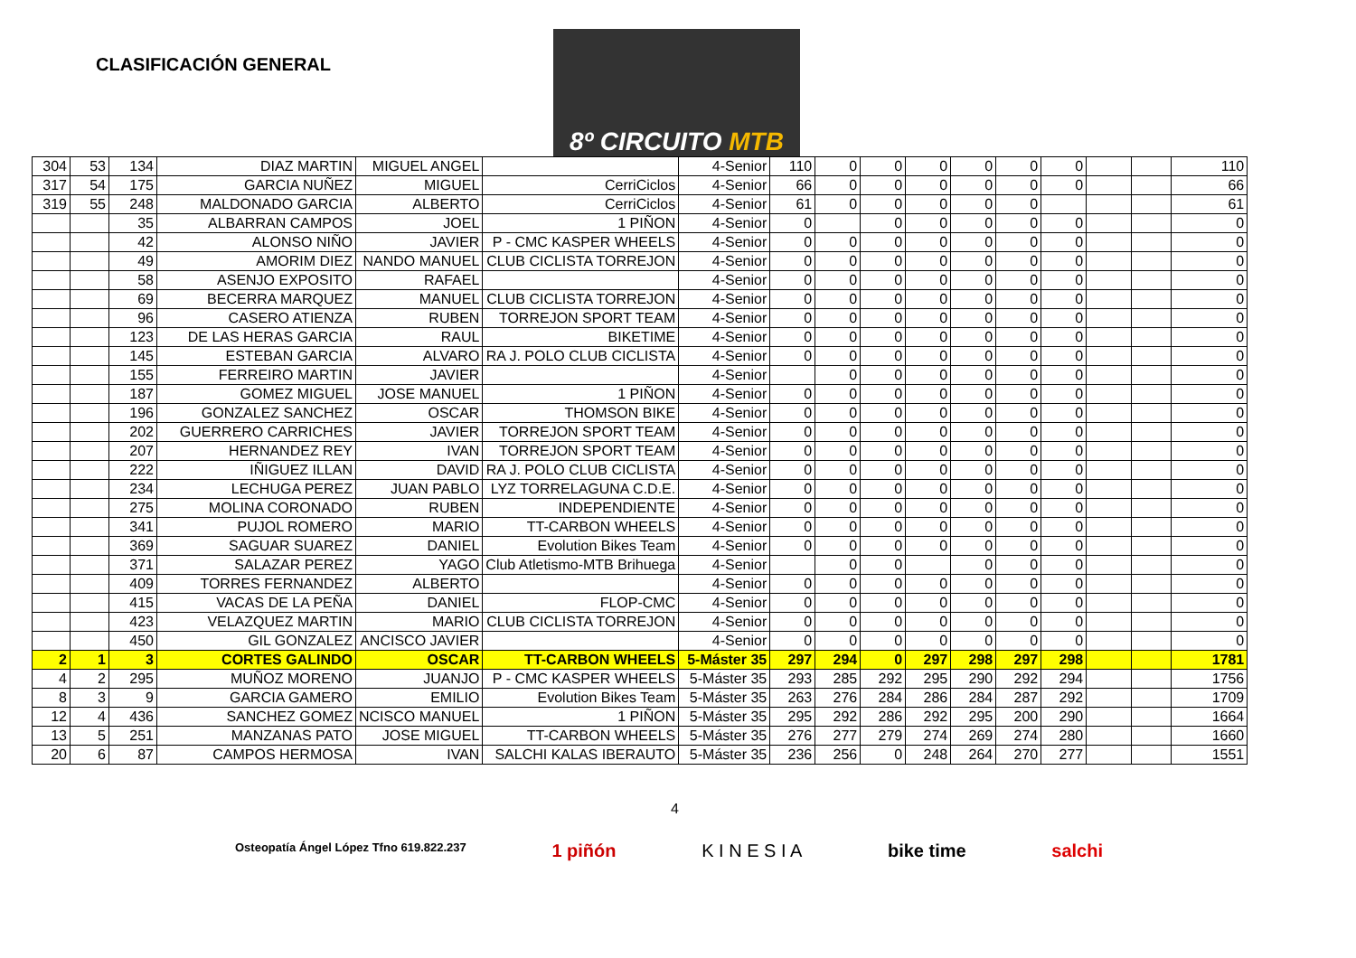CLASIFICACIÓN GENERAL
8º CIRCUITO MTB
| 304 | 53 | 134 | DIAZ MARTIN | MIGUEL ANGEL | | 4-Senior | 110 | 0 | 0 | 0 | 0 | 0 | 0 | | | 110 |
| 317 | 54 | 175 | GARCIA NUÑEZ | MIGUEL | CerriCiclos | 4-Senior | 66 | 0 | 0 | 0 | 0 | 0 | 0 | | | 66 |
| 319 | 55 | 248 | MALDONADO GARCIA | ALBERTO | CerriCiclos | 4-Senior | 61 | 0 | 0 | 0 | 0 | 0 | | | | 61 |
| | | 35 | ALBARRAN CAMPOS | JOEL | 1 PIÑON | 4-Senior | 0 | | 0 | 0 | 0 | 0 | 0 | | | 0 |
| | | 42 | ALONSO NIÑO | JAVIER | P - CMC KASPER WHEELS | 4-Senior | 0 | 0 | 0 | 0 | 0 | 0 | 0 | | | 0 |
| | | 49 | AMORIM DIEZ | NANDO MANUEL | CLUB CICLISTA TORREJON | 4-Senior | 0 | 0 | 0 | 0 | 0 | 0 | 0 | | | 0 |
| | | 58 | ASENJO EXPOSITO | RAFAEL | | 4-Senior | 0 | 0 | 0 | 0 | 0 | 0 | 0 | | | 0 |
| | | 69 | BECERRA MARQUEZ | MANUEL | CLUB CICLISTA TORREJON | 4-Senior | 0 | 0 | 0 | 0 | 0 | 0 | 0 | | | 0 |
| | | 96 | CASERO ATIENZA | RUBEN | TORREJON SPORT TEAM | 4-Senior | 0 | 0 | 0 | 0 | 0 | 0 | 0 | | | 0 |
| | | 123 | DE LAS HERAS GARCIA | RAUL | BIKETIME | 4-Senior | 0 | 0 | 0 | 0 | 0 | 0 | 0 | | | 0 |
| | | 145 | ESTEBAN GARCIA | ALVARO | RA J. POLO CLUB CICLISTA | 4-Senior | 0 | 0 | 0 | 0 | 0 | 0 | 0 | | | 0 |
| | | 155 | FERREIRO MARTIN | JAVIER | | 4-Senior | | 0 | 0 | 0 | 0 | 0 | 0 | | | 0 |
| | | 187 | GOMEZ MIGUEL | JOSE MANUEL | 1 PIÑON | 4-Senior | 0 | 0 | 0 | 0 | 0 | 0 | 0 | | | 0 |
| | | 196 | GONZALEZ SANCHEZ | OSCAR | THOMSON BIKE | 4-Senior | 0 | 0 | 0 | 0 | 0 | 0 | 0 | | | 0 |
| | | 202 | GUERRERO CARRICHES | JAVIER | TORREJON SPORT TEAM | 4-Senior | 0 | 0 | 0 | 0 | 0 | 0 | 0 | | | 0 |
| | | 207 | HERNANDEZ REY | IVAN | TORREJON SPORT TEAM | 4-Senior | 0 | 0 | 0 | 0 | 0 | 0 | 0 | | | 0 |
| | | 222 | IÑIGUEZ ILLAN | DAVID | RA J. POLO CLUB CICLISTA | 4-Senior | 0 | 0 | 0 | 0 | 0 | 0 | 0 | | | 0 |
| | | 234 | LECHUGA PEREZ | JUAN PABLO | LYZ TORRELAGUNA C.D.E. | 4-Senior | 0 | 0 | 0 | 0 | 0 | 0 | 0 | | | 0 |
| | | 275 | MOLINA CORONADO | RUBEN | INDEPENDIENTE | 4-Senior | 0 | 0 | 0 | 0 | 0 | 0 | 0 | | | 0 |
| | | 341 | PUJOL ROMERO | MARIO | TT-CARBON WHEELS | 4-Senior | 0 | 0 | 0 | 0 | 0 | 0 | 0 | | | 0 |
| | | 369 | SAGUAR SUAREZ | DANIEL | Evolution Bikes Team | 4-Senior | 0 | 0 | 0 | 0 | 0 | 0 | 0 | | | 0 |
| | | 371 | SALAZAR PEREZ | YAGO | Club Atletismo-MTB Brihuega | 4-Senior | | 0 | 0 | | 0 | 0 | 0 | | | 0 |
| | | 409 | TORRES FERNANDEZ | ALBERTO | | 4-Senior | 0 | 0 | 0 | 0 | 0 | 0 | 0 | | | 0 |
| | | 415 | VACAS DE LA PEÑA | DANIEL | FLOP-CMC | 4-Senior | 0 | 0 | 0 | 0 | 0 | 0 | 0 | | | 0 |
| | | 423 | VELAZQUEZ MARTIN | MARIO | CLUB CICLISTA TORREJON | 4-Senior | 0 | 0 | 0 | 0 | 0 | 0 | 0 | | | 0 |
| | | 450 | GIL GONZALEZ | ANCISCO JAVIER | | 4-Senior | 0 | 0 | 0 | 0 | 0 | 0 | 0 | | | 0 |
| 2 | 1 | 3 | CORTES GALINDO | OSCAR | TT-CARBON WHEELS | 5-Máster 35 | 297 | 294 | 0 | 297 | 298 | 297 | 298 | | | 1781 |
| 4 | 2 | 295 | MUÑOZ MORENO | JUANJO | P - CMC KASPER WHEELS | 5-Máster 35 | 293 | 285 | 292 | 295 | 290 | 292 | 294 | | | 1756 |
| 8 | 3 | 9 | GARCIA GAMERO | EMILIO | Evolution Bikes Team | 5-Máster 35 | 263 | 276 | 284 | 286 | 284 | 287 | 292 | | | 1709 |
| 12 | 4 | 436 | SANCHEZ GOMEZ | NCISCO MANUEL | 1 PIÑON | 5-Máster 35 | 295 | 292 | 286 | 292 | 295 | 200 | 290 | | | 1664 |
| 13 | 5 | 251 | MANZANAS PATO | JOSE MIGUEL | TT-CARBON WHEELS | 5-Máster 35 | 276 | 277 | 279 | 274 | 269 | 274 | 280 | | | 1660 |
| 20 | 6 | 87 | CAMPOS HERMOSA | IVAN | SALCHI KALAS IBERAUTO | 5-Máster 35 | 236 | 256 | 0 | 248 | 264 | 270 | 277 | | | 1551 |
4
Osteopatía Ángel López Tfno 619.822.237 1 piñón K I N E S I A bike time salchi